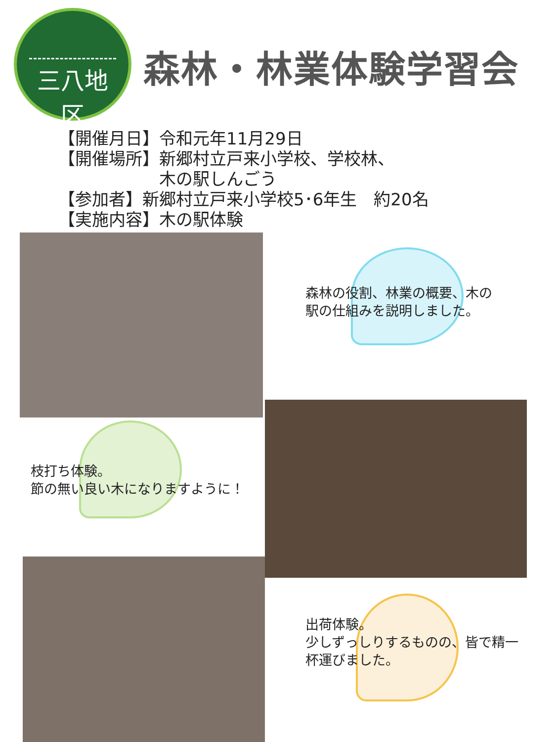三八地区
森林・林業体験学習会
【開催月日】令和元年11月29日
【開催場所】新郷村立戸来小学校、学校林、
　　　　　　木の駅しんごう
【参加者】新郷村立戸来小学校5･6年生　約20名
【実施内容】木の駅体験
森林の役割、林業の概要、木の
駅の仕組みを説明しました。
枝打ち体験。
節の無い良い木になりますように！
出荷体験。
少しずっしりするものの、皆で精一
杯運びました。